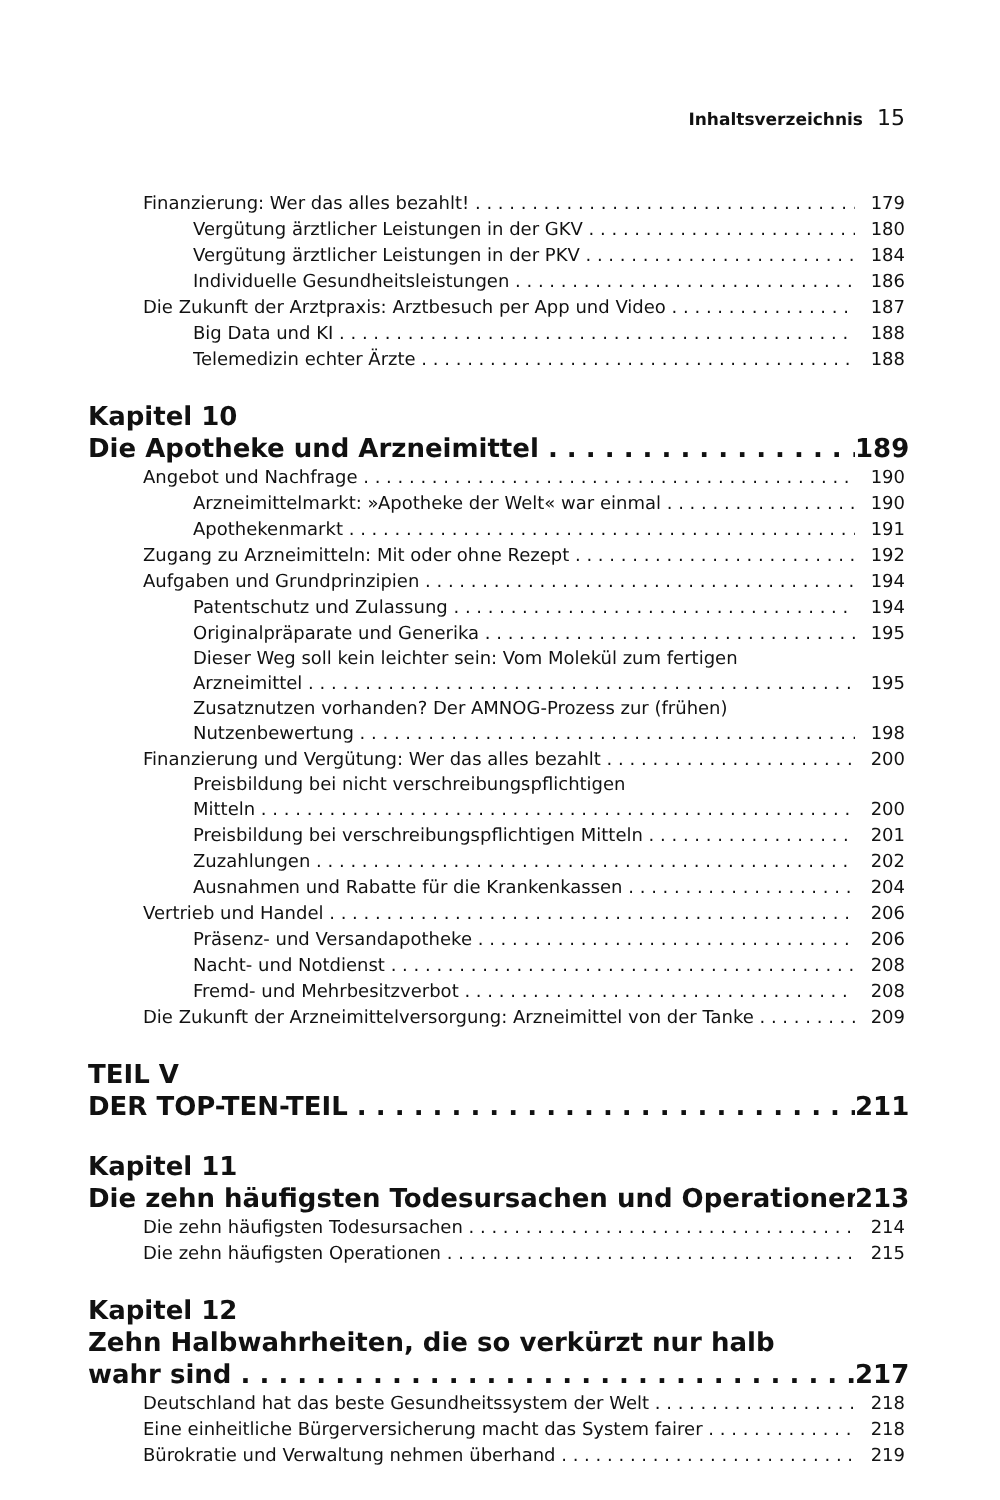Inhaltsverzeichnis 15
Finanzierung: Wer das alles bezahlt! 179
Vergütung ärztlicher Leistungen in der GKV 180
Vergütung ärztlicher Leistungen in der PKV 184
Individuelle Gesundheitsleistungen 186
Die Zukunft der Arztpraxis: Arztbesuch per App und Video 187
Big Data und KI 188
Telemedizin echter Ärzte 188
Kapitel 10
Die Apotheke und Arzneimittel 189
Angebot und Nachfrage 190
Arzneimittelmarkt: »Apotheke der Welt« war einmal 190
Apothekenmarkt 191
Zugang zu Arzneimitteln: Mit oder ohne Rezept 192
Aufgaben und Grundprinzipien 194
Patentschutz und Zulassung 194
Originalpräparate und Generika 195
Dieser Weg soll kein leichter sein: Vom Molekül zum fertigen
Arzneimittel 195
Zusatznutzen vorhanden? Der AMNOG-Prozess zur (frühen)
Nutzenbewertung 198
Finanzierung und Vergütung: Wer das alles bezahlt 200
Preisbildung bei nicht verschreibungspflichtigen
Mitteln 200
Preisbildung bei verschreibungspflichtigen Mitteln 201
Zuzahlungen 202
Ausnahmen und Rabatte für die Krankenkassen 204
Vertrieb und Handel 206
Präsenz- und Versandapotheke 206
Nacht- und Notdienst 208
Fremd- und Mehrbesitzverbot 208
Die Zukunft der Arzneimittelversorgung: Arzneimittel von der Tanke 209
TEIL V
DER TOP-TEN-TEIL 211
Kapitel 11
Die zehn häufigsten Todesursachen und Operationen 213
Die zehn häufigsten Todesursachen 214
Die zehn häufigsten Operationen 215
Kapitel 12
Zehn Halbwahrheiten, die so verkürzt nur halb
wahr sind 217
Deutschland hat das beste Gesundheitssystem der Welt 218
Eine einheitliche Bürgerversicherung macht das System fairer 218
Bürokratie und Verwaltung nehmen überhand 219